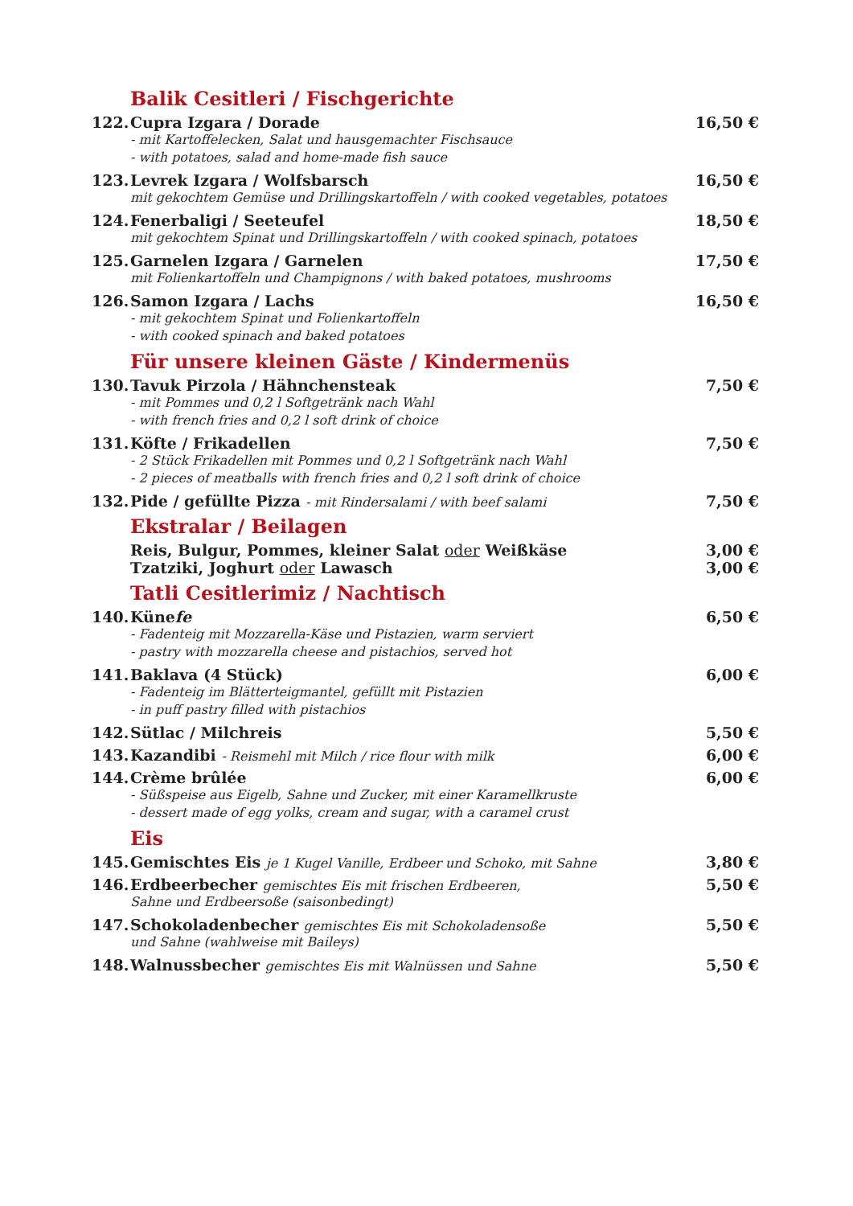Balik Cesitleri / Fischgerichte
122. Cupra Izgara / Dorade
- mit Kartoffelecken, Salat und hausgemachter Fischsauce
- with potatoes, salad and home-made fish sauce
16,50 €
123. Levrek Izgara / Wolfsbarsch
mit gekochtem Gemüse und Drillingskartoffeln / with cooked vegetables, potatoes
16,50 €
124. Fenerbaligi / Seeteufel
mit gekochtem Spinat und Drillingskartoffeln / with cooked spinach, potatoes
18,50 €
125. Garnelen Izgara / Garnelen
mit Folienkartoffeln und Champignons / with baked potatoes, mushrooms
17,50 €
126. Samon Izgara / Lachs
- mit gekochtem Spinat und Folienkartoffeln
- with cooked spinach and baked potatoes
16,50 €
Für unsere kleinen Gäste / Kindermenüs
130. Tavuk Pirzola / Hähnchensteak
- mit Pommes und 0,2 l Softgetränk nach Wahl
- with french fries and 0,2 l soft drink of choice
7,50 €
131. Köfte / Frikadellen
- 2 Stück Frikadellen mit Pommes und 0,2 l Softgetränk nach Wahl
- 2 pieces of meatballs with french fries and 0,2 l soft drink of choice
7,50 €
132. Pide / gefüllte Pizza - mit Rindersalami / with beef salami
7,50 €
Ekstralar / Beilagen
Reis, Bulgur, Pommes, kleiner Salat oder Weißkäse
3,00 €
Tzatziki, Joghurt oder Lawasch 3,00 €
Tatli Cesitlerimiz / Nachtisch
140. Künefe
- Fadenteig mit Mozzarella-Käse und Pistazien, warm serviert
- pastry with mozzarella cheese and pistachios, served hot
6,50 €
141. Baklava (4 Stück)
- Fadenteig im Blätterteigmantel, gefüllt mit Pistazien
- in puff pastry filled with pistachios
6,00 €
142. Sütlac / Milchreis 5,50 €
143. Kazandibi - Reismehl mit Milch / rice flour with milk
6,00 €
144. Crème brûlée
- Süßspeise aus Eigelb, Sahne und Zucker, mit einer Karamellkruste
- dessert made of egg yolks, cream and sugar, with a caramel crust
6,00 €
Eis
145. Gemischtes Eis je 1 Kugel Vanille, Erdbeer und Schoko, mit Sahne
3,80 €
146. Erdbeerbecher gemischtes Eis mit frischen Erdbeeren,
Sahne und Erdbeersoße (saisonbedingt)
5,50 €
147. Schokoladenbecher gemischtes Eis mit Schokoladensoße
und Sahne (wahlweise mit Baileys)
5,50 €
148. Walnussbecher gemischtes Eis mit Walnüssen und Sahne
5,50 €